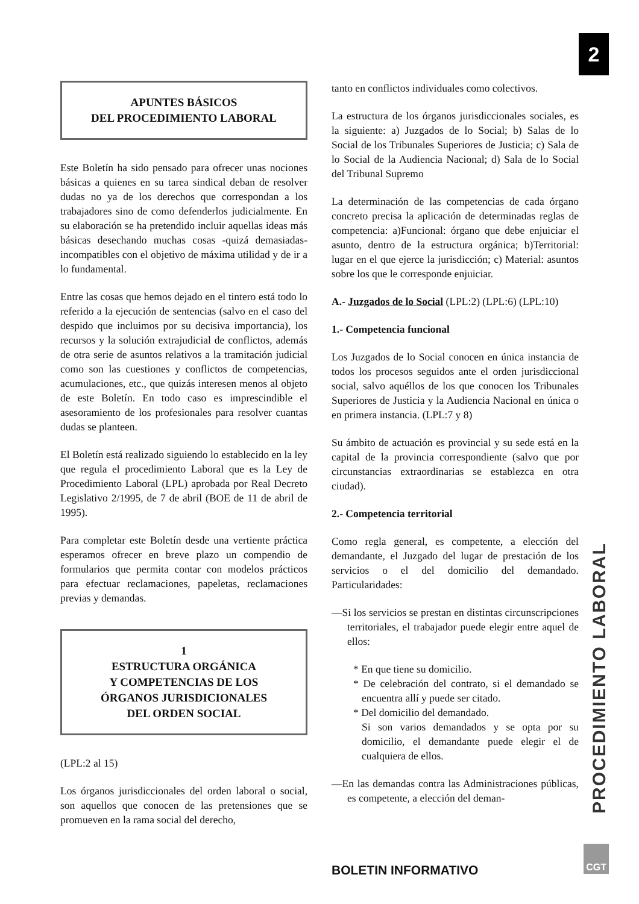2
PROCEDIMIENTO LABORAL
APUNTES BÁSICOS
DEL PROCEDIMIENTO LABORAL
Este Boletín ha sido pensado para ofrecer unas nociones básicas a quienes en su tarea sindical deban de resolver dudas no ya de los derechos que correspondan a los trabajadores sino de como defenderlos judicialmente. En su elaboración se ha pretendido incluir aquellas ideas más básicas desechando muchas cosas -quizá demasiadas- incompatibles con el objetivo de máxima utilidad y de ir a lo fundamental.
Entre las cosas que hemos dejado en el tintero está todo lo referido a la ejecución de sentencias (salvo en el caso del despido que incluimos por su decisiva importancia), los recursos y la solución extrajudicial de conflictos, además de otra serie de asuntos relativos a la tramitación judicial como son las cuestiones y conflictos de competencias, acumulaciones, etc., que quizás interesen menos al objeto de este Boletín. En todo caso es imprescindible el asesoramiento de los profesionales para resolver cuantas dudas se planteen.
El Boletín está realizado siguiendo lo establecido en la ley que regula el procedimiento Laboral que es la Ley de Procedimiento Laboral (LPL) aprobada por Real Decreto Legislativo 2/1995, de 7 de abril (BOE de 11 de abril de 1995).
Para completar este Boletín desde una vertiente práctica esperamos ofrecer en breve plazo un compendio de formularios que permita contar con modelos prácticos para efectuar reclamaciones, papeletas, reclamaciones previas y demandas.
1
ESTRUCTURA ORGÁNICA
Y COMPETENCIAS DE LOS
ÓRGANOS JURISDICIONALES
DEL ORDEN SOCIAL
(LPL:2 al 15)
Los órganos jurisdiccionales del orden laboral o social, son aquellos que conocen de las pretensiones que se promueven en la rama social del derecho,
tanto en conflictos individuales como colectivos.
La estructura de los órganos jurisdiccionales sociales, es la siguiente: a) Juzgados de lo Social; b) Salas de lo Social de los Tribunales Superiores de Justicia; c) Sala de lo Social de la Audiencia Nacional; d) Sala de lo Social del Tribunal Supremo
La determinación de las competencias de cada órgano concreto precisa la aplicación de determinadas reglas de competencia: a)Funcional: órgano que debe enjuiciar el asunto, dentro de la estructura orgánica; b)Territorial: lugar en el que ejerce la jurisdicción; c) Material: asuntos sobre los que le corresponde enjuiciar.
A.- Juzgados de lo Social (LPL:2) (LPL:6) (LPL:10)
1.- Competencia funcional
Los Juzgados de lo Social conocen en única instancia de todos los procesos seguidos ante el orden jurisdiccional social, salvo aquéllos de los que conocen los Tribunales Superiores de Justicia y la Audiencia Nacional en única o en primera instancia. (LPL:7 y 8)
Su ámbito de actuación es provincial y su sede está en la capital de la provincia correspondiente (salvo que por circunstancias extraordinarias se establezca en otra ciudad).
2.- Competencia territorial
Como regla general, es competente, a elección del demandante, el Juzgado del lugar de prestación de los servicios o el del domicilio del demandado. Particularidades:
—Si los servicios se prestan en distintas circunscripciones territoriales, el trabajador puede elegir entre aquel de ellos:
* En que tiene su domicilio.
* De celebración del contrato, si el demandado se encuentra allí y puede ser citado.
* Del domicilio del demandado.
Si son varios demandados y se opta por su domicilio, el demandante puede elegir el de cualquiera de ellos.
—En las demandas contra las Administraciones públicas, es competente, a elección del deman-
BOLETIN INFORMATIVO
CGT